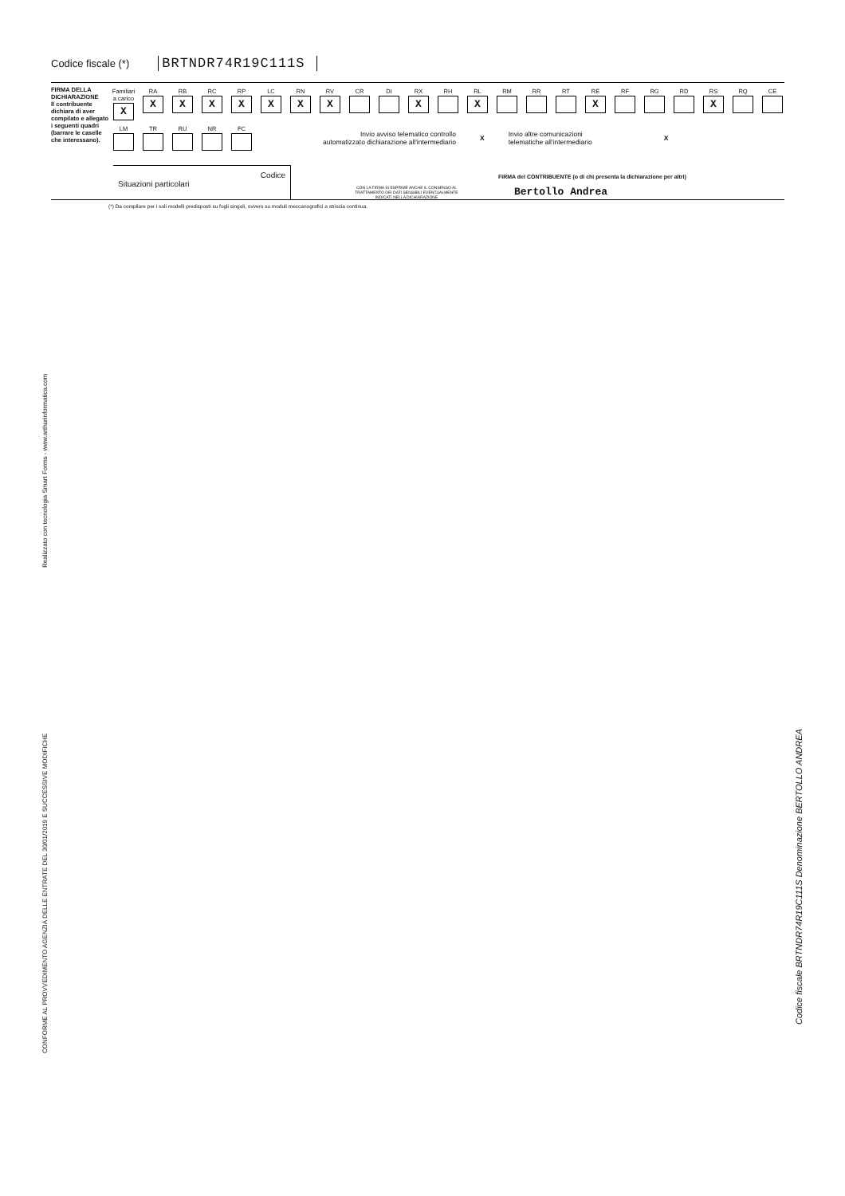Codice fiscale (*) BRTNDR74R19C111S
FIRMA DELLA DICHIARAZIONE
Il contribuente dichiara di aver compilato e allegato i seguenti quadri (barrare le caselle che interessano).
Familiari a carico
X
RA
X
RB
X
RC
X
RP
X
LC
X
RN
X
RV
X
CR DI RX
X
RH RL
X
RM RR RT RE
X
RF RG RD RS
X
RQ CE
LM TR RU NR FC
Invio avviso telematico controllo
automatizzato dichiarazione all'intermediario X Invio altre comunicazioni
telematiche all'intermediario X
Codice
Situazioni particolari
CON LA FIRMA SI ESPRIME ANCHE IL CONSENSO AL TRATTAMENTO DEI DATI SENSIBILI EVENTUALMENTE INDICATI NELLA DICHIARAZIONE
FIRMA del CONTRIBUENTE (o di chi presenta la dichiarazione per altri)
Bertollo Andrea
(*) Da compilare per i soli modelli predisposti su fogli singoli, ovvero su moduli meccanografici a striscia continua.
Realizzato con tecnologia Smart Forms - www.arthurinformatica.com
CONFORME AL PROVVEDIMENTO AGENZIA DELLE ENTRATE DEL 30/01/2019 E SUCCESSIVE MODIFICHE
Codice fiscale BRTNDR74R19C111S Denominazione BERTOLLO ANDREA